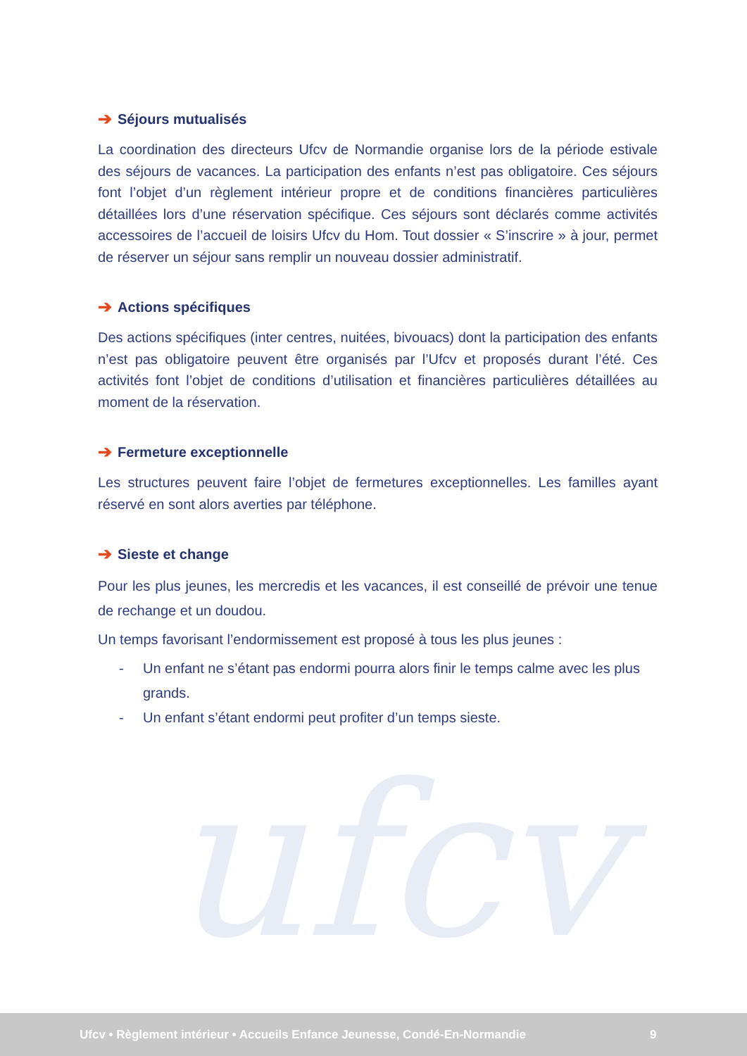ufcv
➔ Séjours mutualisés
La coordination des directeurs Ufcv de Normandie organise lors de la période estivale des séjours de vacances. La participation des enfants n’est pas obligatoire. Ces séjours font l’objet d’un règlement intérieur propre et de conditions financières particulières détaillées lors d’une réservation spécifique. Ces séjours sont déclarés comme activités accessoires de l’accueil de loisirs Ufcv du Hom. Tout dossier « S’inscrire » à jour, permet de réserver un séjour sans remplir un nouveau dossier administratif.
➔ Actions spécifiques
Des actions spécifiques (inter centres, nuitées, bivouacs) dont la participation des enfants n’est pas obligatoire peuvent être organisés par l’Ufcv et proposés durant l’été. Ces activités font l’objet de conditions d’utilisation et financières particulières détaillées au moment de la réservation.
➔ Fermeture exceptionnelle
Les structures peuvent faire l’objet de fermetures exceptionnelles. Les familles ayant réservé en sont alors averties par téléphone.
➔ Sieste et change
Pour les plus jeunes, les mercredis et les vacances, il est conseillé de prévoir une tenue de rechange et un doudou.
Un temps favorisant l’endormissement est proposé à tous les plus jeunes :
- Un enfant ne s’étant pas endormi pourra alors finir le temps calme avec les plus grands.
- Un enfant s’étant endormi peut profiter d’un temps sieste.
Ufcv • Règlement intérieur • Accueils Enfance Jeunesse, Condé-En-Normandie 9